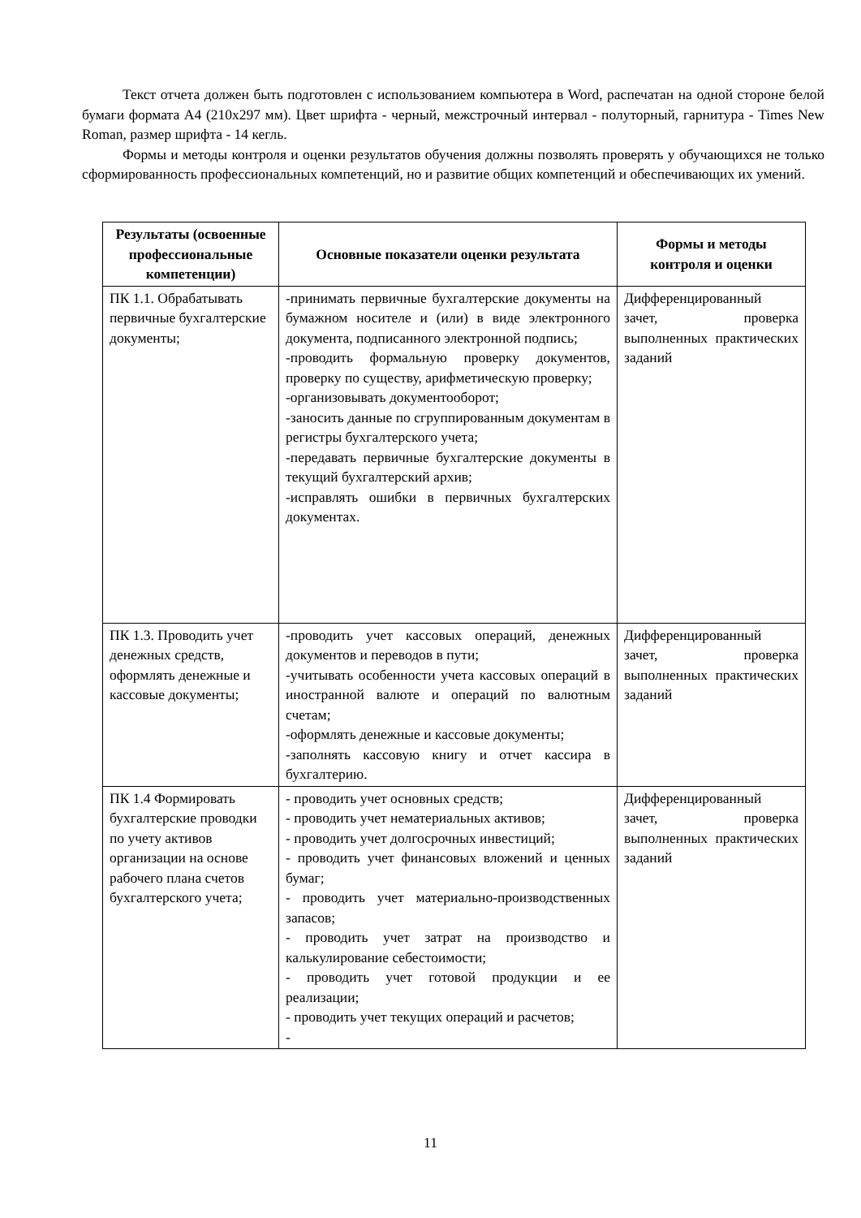Текст отчета должен быть подготовлен с использованием компьютера в Word, распечатан на одной стороне белой бумаги формата А4 (210х297 мм). Цвет шрифта - черный, межстрочный интервал - полуторный, гарнитура - Times New Roman, размер шрифта - 14 кегль.
Формы и методы контроля и оценки результатов обучения должны позволять проверять у обучающихся не только сформированность профессиональных компетенций, но и развитие общих компетенций и обеспечивающих их умений.
| Результаты (освоенные профессиональные компетенции) | Основные показатели оценки результата | Формы и методы контроля и оценки |
| --- | --- | --- |
| ПК 1.1. Обрабатывать первичные бухгалтерские документы; | -принимать первичные бухгалтерские документы на бумажном носителе и (или) в виде электронного документа, подписанного электронной подпись; -проводить формальную проверку документов, проверку по существу, арифметическую проверку; -организовывать документооборот; -заносить данные по сгруппированным документам в регистры бухгалтерского учета; -передавать первичные бухгалтерские документы в текущий бухгалтерский архив; -исправлять ошибки в первичных бухгалтерских документах. | Дифференцированный зачет, проверка выполненных практических заданий |
| ПК 1.3. Проводить учет денежных средств, оформлять денежные и кассовые документы; | -проводить учет кассовых операций, денежных документов и переводов в пути; -учитывать особенности учета кассовых операций в иностранной валюте и операций по валютным счетам; -оформлять денежные и кассовые документы; -заполнять кассовую книгу и отчет кассира в бухгалтерию. | Дифференцированный зачет, проверка выполненных практических заданий |
| ПК 1.4 Формировать бухгалтерские проводки по учету активов организации на основе рабочего плана счетов бухгалтерского учета; | - проводить учет основных средств; - проводить учет нематериальных активов; - проводить учет долгосрочных инвестиций; - проводить учет финансовых вложений и ценных бумаг; - проводить учет материально-производственных запасов; - проводить учет затрат на производство и калькулирование себестоимости; - проводить учет готовой продукции и ее реализации; - проводить учет текущих операций и расчетов; - | Дифференцированный зачет, проверка выполненных практических заданий |
11